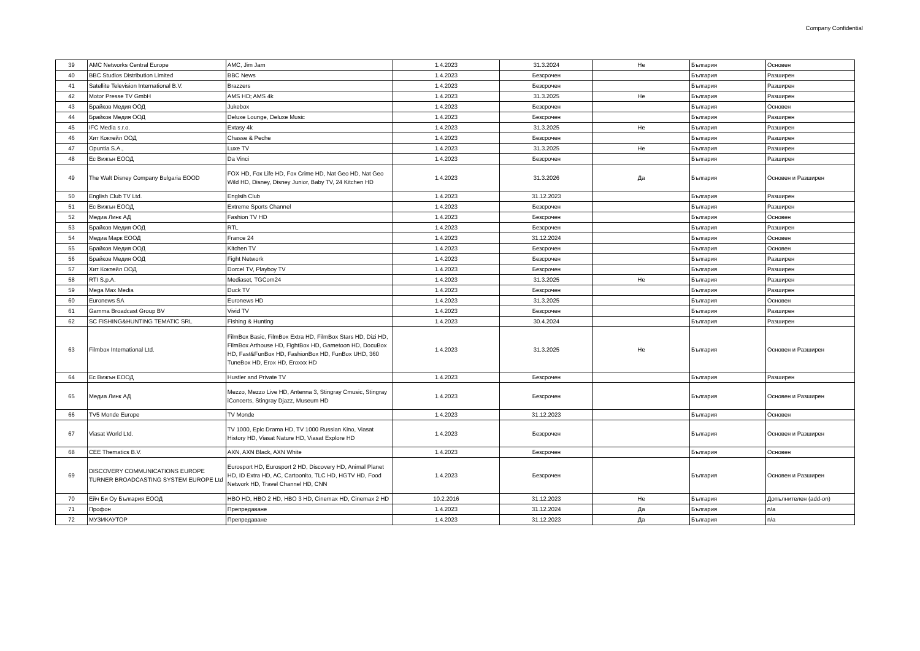Company Confidential
| 39 | AMC Networks Central Europe | AMC, Jim Jam | 1.4.2023 | 31.3.2024 | Не | България | Основен |
| 40 | BBC Studios Distribution Limited | BBC News | 1.4.2023 | Безсрочен | | България | Разширен |
| 41 | Satellite Television International B.V. | Brazzers | 1.4.2023 | Безсрочен | | България | Разширен |
| 42 | Motor Presse TV GmbH | AMS HD; AMS 4k | 1.4.2023 | 31.3.2025 | Не | България | Разширен |
| 43 | Брайков Медия ООД | Jukebox | 1.4.2023 | Безсрочен | | България | Основен |
| 44 | Брайков Медия ООД | Deluxe Lounge, Deluxe Music | 1.4.2023 | Безсрочен | | България | Разширен |
| 45 | IFC Media s.r.o. | Extasy 4k | 1.4.2023 | 31.3.2025 | Не | България | Разширен |
| 46 | Хит Коктейл ООД | Chasse & Peche | 1.4.2023 | Безсрочен | | България | Разширен |
| 47 | Opuntia S.A., | Luxe TV | 1.4.2023 | 31.3.2025 | Не | България | Разширен |
| 48 | Ес Вижън ЕООД | Da Vinci | 1.4.2023 | Безсрочен | | България | Разширен |
| 49 | The Walt Disney Company Bulgaria EOOD | FOX HD, Fox Life HD, Fox Crime HD, Nat Geo HD, Nat Geo Wild HD, Disney, Disney Junior, Baby TV, 24 Kitchen HD | 1.4.2023 | 31.3.2026 | Да | България | Основен и Разширен |
| 50 | English Club TV Ltd. | Englsih Club | 1.4.2023 | 31.12.2023 | | България | Разширен |
| 51 | Ес Вижън ЕООД | Extreme Sports Channel | 1.4.2023 | Безсрочен | | България | Разширен |
| 52 | Медиа Линк АД | Fashion TV HD | 1.4.2023 | Безсрочен | | България | Основен |
| 53 | Брайков Медия ООД | RTL | 1.4.2023 | Безсрочен | | България | Разширен |
| 54 | Медиа Марк ЕООД | France 24 | 1.4.2023 | 31.12.2024 | | България | Основен |
| 55 | Брайков Медия ООД | Kitchen TV | 1.4.2023 | Безсрочен | | България | Основен |
| 56 | Брайков Медия ООД | Fight Network | 1.4.2023 | Безсрочен | | България | Разширен |
| 57 | Хит Коктейл ООД | Dorcel TV, Playboy TV | 1.4.2023 | Безсрочен | | България | Разширен |
| 58 | RTI S.p.A. | Mediaset, TGCom24 | 1.4.2023 | 31.3.2025 | Не | България | Разширен |
| 59 | Mega Max Media | Duck TV | 1.4.2023 | Безсрочен | | България | Разширен |
| 60 | Euronews SA | Euronews HD | 1.4.2023 | 31.3.2025 | | България | Основен |
| 61 | Gamma Broadcast Group BV | Vivid TV | 1.4.2023 | Безсрочен | | България | Разширен |
| 62 | SC FISHING&HUNTING TEMATIC SRL | Fishing & Hunting | 1.4.2023 | 30.4.2024 | | България | Разширен |
| 63 | Filmbox International Ltd. | FilmBox Basic, FilmBox Extra HD, FilmBox Stars HD, Dizi HD, FilmBox Arthouse HD, FightBox HD, Gametoon HD, DocuBox HD, Fast&FunBox HD, FashionBox HD, FunBox UHD, 360 TuneBox HD, Erox HD, Eroxxx HD | 1.4.2023 | 31.3.2025 | Не | България | Основен и Разширен |
| 64 | Ес Вижън ЕООД | Hustler and Private TV | 1.4.2023 | Безсрочен | | България | Разширен |
| 65 | Медиа Линк АД | Mezzo, Mezzo Live HD, Antenna 3, Stingray Cmusic, Stingray iConcerts, Stingray Djazz, Museum HD | 1.4.2023 | Безсрочен | | България | Основен и Разширен |
| 66 | TV5 Monde Europe | TV Monde | 1.4.2023 | 31.12.2023 | | България | Основен |
| 67 | Viasat World Ltd. | TV 1000, Epic Drama HD, TV 1000 Russian Kino, Viasat History HD, Viasat Nature HD, Viasat Explore HD | 1.4.2023 | Безсрочен | | България | Основен и Разширен |
| 68 | CEE Thematics B.V. | AXN, AXN Black, AXN White | 1.4.2023 | Безсрочен | | България | Основен |
| 69 | DISCOVERY COMMUNICATIONS EUROPE TURNER BROADCASTING SYSTEM EUROPE Ltd | Eurosport HD, Eurosport 2 HD, Discovery HD, Animal Planet HD, ID Extra HD, AC, Cartoonito, TLC HD, HGTV HD, Food Network HD, Travel Channel HD, CNN | 1.4.2023 | Безсрочен | | България | Основен и Разширен |
| 70 | Ейч Би Оу България ЕООД | HBO HD, HBO 2 HD, HBO 3 HD, Cinemax HD, Cinemax 2 HD | 10.2.2016 | 31.12.2023 | Не | България | Допълнителен (add-on) |
| 71 | Профон | Препредаване | 1.4.2023 | 31.12.2024 | Да | България | n/a |
| 72 | МУЗИКАУТОР | Препредаване | 1.4.2023 | 31.12.2023 | Да | България | n/a |